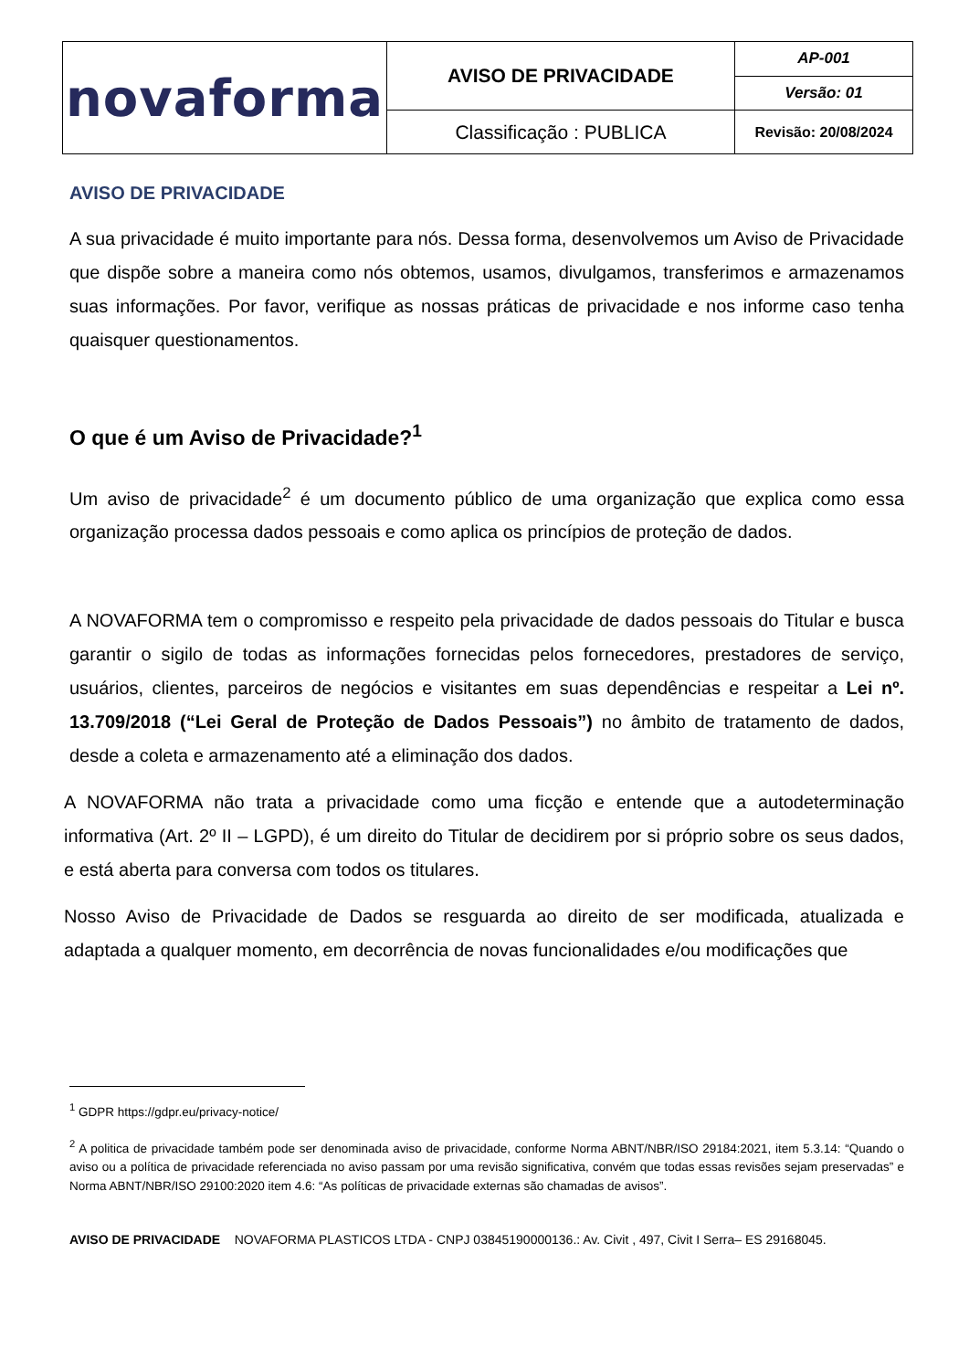| novaforma | AVISO DE PRIVACIDADE | AP-001 |
| | | Versão: 01 |
| | Classificação : PUBLICA | Revisão: 20/08/2024 |
AVISO DE PRIVACIDADE
A sua privacidade é muito importante para nós. Dessa forma, desenvolvemos um Aviso de Privacidade que dispõe sobre a maneira como nós obtemos, usamos, divulgamos, transferimos e armazenamos suas informações. Por favor, verifique as nossas práticas de privacidade e nos informe caso tenha quaisquer questionamentos.
O que é um Aviso de Privacidade?<sup>1</sup>
Um aviso de privacidade<sup>2</sup> é um documento público de uma organização que explica como essa organização processa dados pessoais e como aplica os princípios de proteção de dados.
A NOVAFORMA tem o compromisso e respeito pela privacidade de dados pessoais do Titular e busca garantir o sigilo de todas as informações fornecidas pelos fornecedores, prestadores de serviço, usuários, clientes, parceiros de negócios e visitantes em suas dependências e respeitar a Lei nº. 13.709/2018 (“Lei Geral de Proteção de Dados Pessoais”) no âmbito de tratamento de dados, desde a coleta e armazenamento até a eliminação dos dados.
A NOVAFORMA não trata a privacidade como uma ficção e entende que a autodeterminação informativa (Art. 2º II – LGPD), é um direito do Titular de decidirem por si próprio sobre os seus dados, e está aberta para conversa com todos os titulares.
Nosso Aviso de Privacidade de Dados se resguarda ao direito de ser modificada, atualizada e adaptada a qualquer momento, em decorrência de novas funcionalidades e/ou modificações que
<sup>1</sup> GDPR https://gdpr.eu/privacy-notice/
<sup>2</sup> A politica de privacidade também pode ser denominada aviso de privacidade, conforme Norma ABNT/NBR/ISO 29184:2021, item 5.3.14: “Quando o aviso ou a política de privacidade referenciada no aviso passam por uma revisão significativa, convém que todas essas revisões sejam preservadas” e Norma ABNT/NBR/ISO 29100:2020 item 4.6: “As políticas de privacidade externas são chamadas de avisos”.
AVISO DE PRIVACIDADE NOVAFORMA PLASTICOS LTDA - CNPJ 03845190000136.: Av. Civit , 497, Civit I Serra– ES 29168045.